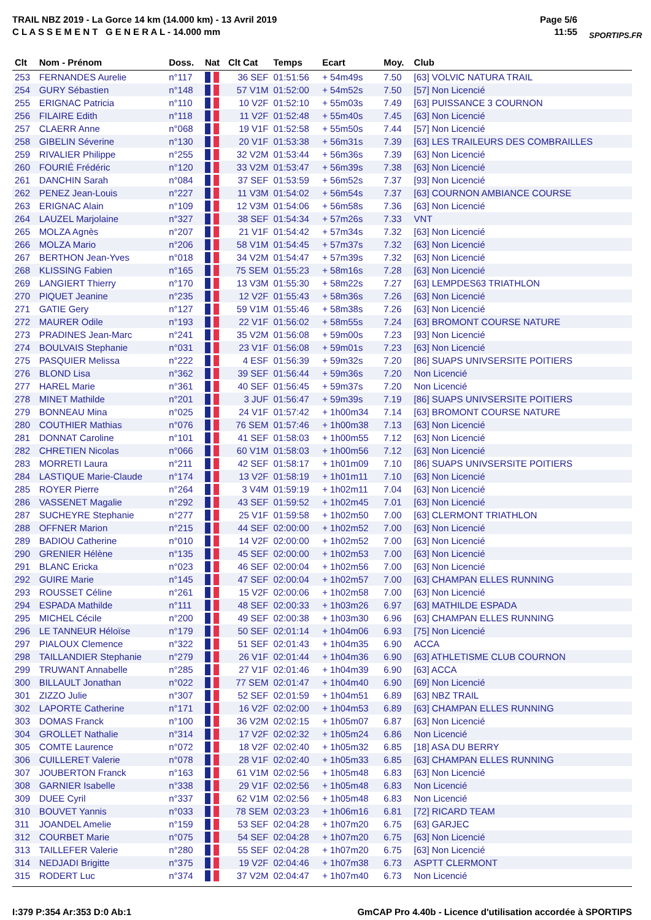TRAIL NBZ 2019 - La Gorce 14 km (14.000 km) - 13 Avril 2019
C L A S S E M E N T G E N E R A L - 14.000 mm
Page 5/6
11:55
SPORTIPS.FR
| Clt | Nom - Prénom | Doss. | Nat | Clt Cat | Temps | Ecart | Moy. | Club |
| --- | --- | --- | --- | --- | --- | --- | --- | --- |
| 253 | FERNANDES Aurelie | n°117 | | 36 SEF | 01:51:56 | + 54m49s | 7.50 | [63] VOLVIC NATURA TRAIL |
| 254 | GURY Sébastien | n°148 | | 57 V1M | 01:52:00 | + 54m52s | 7.50 | [57] Non Licencié |
| 255 | ERIGNAC Patricia | n°110 | | 10 V2F | 01:52:10 | + 55m03s | 7.49 | [63] PUISSANCE 3 COURNON |
| 256 | FILAIRE Edith | n°118 | | 11 V2F | 01:52:48 | + 55m40s | 7.45 | [63] Non Licencié |
| 257 | CLAERR Anne | n°068 | | 19 V1F | 01:52:58 | + 55m50s | 7.44 | [57] Non Licencié |
| 258 | GIBELIN Séverine | n°130 | | 20 V1F | 01:53:38 | + 56m31s | 7.39 | [63] LES TRAILEURS DES COMBRAILLES |
| 259 | RIVALIER Philippe | n°255 | | 32 V2M | 01:53:44 | + 56m36s | 7.39 | [63] Non Licencié |
| 260 | FOURIÉ Frédéric | n°120 | | 33 V2M | 01:53:47 | + 56m39s | 7.38 | [63] Non Licencié |
| 261 | DANCHIN Sarah | n°084 | | 37 SEF | 01:53:59 | + 56m52s | 7.37 | [93] Non Licencié |
| 262 | PENEZ Jean-Louis | n°227 | | 11 V3M | 01:54:02 | + 56m54s | 7.37 | [63] COURNON AMBIANCE COURSE |
| 263 | ERIGNAC Alain | n°109 | | 12 V3M | 01:54:06 | + 56m58s | 7.36 | [63] Non Licencié |
| 264 | LAUZEL Marjolaine | n°327 | | 38 SEF | 01:54:34 | + 57m26s | 7.33 | VNT |
| 265 | MOLZA Agnès | n°207 | | 21 V1F | 01:54:42 | + 57m34s | 7.32 | [63] Non Licencié |
| 266 | MOLZA Mario | n°206 | | 58 V1M | 01:54:45 | + 57m37s | 7.32 | [63] Non Licencié |
| 267 | BERTHON Jean-Yves | n°018 | | 34 V2M | 01:54:47 | + 57m39s | 7.32 | [63] Non Licencié |
| 268 | KLISSING Fabien | n°165 | | 75 SEM | 01:55:23 | + 58m16s | 7.28 | [63] Non Licencié |
| 269 | LANGIERT Thierry | n°170 | | 13 V3M | 01:55:30 | + 58m22s | 7.27 | [63] LEMPDES63 TRIATHLON |
| 270 | PIQUET Jeanine | n°235 | | 12 V2F | 01:55:43 | + 58m36s | 7.26 | [63] Non Licencié |
| 271 | GATIE Gery | n°127 | | 59 V1M | 01:55:46 | + 58m38s | 7.26 | [63] Non Licencié |
| 272 | MAURER Odile | n°193 | | 22 V1F | 01:56:02 | + 58m55s | 7.24 | [63] BROMONT COURSE NATURE |
| 273 | PRADINES Jean-Marc | n°241 | | 35 V2M | 01:56:08 | + 59m00s | 7.23 | [93] Non Licencié |
| 274 | BOULVAIS Stephanie | n°031 | | 23 V1F | 01:56:08 | + 59m01s | 7.23 | [63] Non Licencié |
| 275 | PASQUIER Melissa | n°222 | | 4 ESF | 01:56:39 | + 59m32s | 7.20 | [86] SUAPS UNIVSERSITE POITIERS |
| 276 | BLOND Lisa | n°362 | | 39 SEF | 01:56:44 | + 59m36s | 7.20 | Non Licencié |
| 277 | HAREL Marie | n°361 | | 40 SEF | 01:56:45 | + 59m37s | 7.20 | Non Licencié |
| 278 | MINET Mathilde | n°201 | | 3 JUF | 01:56:47 | + 59m39s | 7.19 | [86] SUAPS UNIVSERSITE POITIERS |
| 279 | BONNEAU Mina | n°025 | | 24 V1F | 01:57:42 | + 1h00m34 | 7.14 | [63] BROMONT COURSE NATURE |
| 280 | COUTHIER Mathias | n°076 | | 76 SEM | 01:57:46 | + 1h00m38 | 7.13 | [63] Non Licencié |
| 281 | DONNAT Caroline | n°101 | | 41 SEF | 01:58:03 | + 1h00m55 | 7.12 | [63] Non Licencié |
| 282 | CHRETIEN Nicolas | n°066 | | 60 V1M | 01:58:03 | + 1h00m56 | 7.12 | [63] Non Licencié |
| 283 | MORRETI Laura | n°211 | | 42 SEF | 01:58:17 | + 1h01m09 | 7.10 | [86] SUAPS UNIVSERSITE POITIERS |
| 284 | LASTIQUE Marie-Claude | n°174 | | 13 V2F | 01:58:19 | + 1h01m11 | 7.10 | [63] Non Licencié |
| 285 | ROYER Pierre | n°264 | | 3 V4M | 01:59:19 | + 1h02m11 | 7.04 | [63] Non Licencié |
| 286 | VASSENET Magalie | n°292 | | 43 SEF | 01:59:52 | + 1h02m45 | 7.01 | [63] Non Licencié |
| 287 | SUCHEYRE Stephanie | n°277 | | 25 V1F | 01:59:58 | + 1h02m50 | 7.00 | [63] CLERMONT TRIATHLON |
| 288 | OFFNER Marion | n°215 | | 44 SEF | 02:00:00 | + 1h02m52 | 7.00 | [63] Non Licencié |
| 289 | BADIOU Catherine | n°010 | | 14 V2F | 02:00:00 | + 1h02m52 | 7.00 | [63] Non Licencié |
| 290 | GRENIER Hélène | n°135 | | 45 SEF | 02:00:00 | + 1h02m53 | 7.00 | [63] Non Licencié |
| 291 | BLANC Ericka | n°023 | | 46 SEF | 02:00:04 | + 1h02m56 | 7.00 | [63] Non Licencié |
| 292 | GUIRE Marie | n°145 | | 47 SEF | 02:00:04 | + 1h02m57 | 7.00 | [63] CHAMPAN ELLES RUNNING |
| 293 | ROUSSET Céline | n°261 | | 15 V2F | 02:00:06 | + 1h02m58 | 7.00 | [63] Non Licencié |
| 294 | ESPADA Mathilde | n°111 | | 48 SEF | 02:00:33 | + 1h03m26 | 6.97 | [63] MATHILDE ESPADA |
| 295 | MICHEL Cécile | n°200 | | 49 SEF | 02:00:38 | + 1h03m30 | 6.96 | [63] CHAMPAN ELLES RUNNING |
| 296 | LE TANNEUR Héloïse | n°179 | | 50 SEF | 02:01:14 | + 1h04m06 | 6.93 | [75] Non Licencié |
| 297 | PIALOUX Clemence | n°322 | | 51 SEF | 02:01:43 | + 1h04m35 | 6.90 | ACCA |
| 298 | TAILLANDIER Stephanie | n°279 | | 26 V1F | 02:01:44 | + 1h04m36 | 6.90 | [63] ATHLETISME CLUB COURNON |
| 299 | TRUWANT Annabelle | n°285 | | 27 V1F | 02:01:46 | + 1h04m39 | 6.90 | [63] ACCA |
| 300 | BILLAULT Jonathan | n°022 | | 77 SEM | 02:01:47 | + 1h04m40 | 6.90 | [69] Non Licencié |
| 301 | ZIZZO Julie | n°307 | | 52 SEF | 02:01:59 | + 1h04m51 | 6.89 | [63] NBZ TRAIL |
| 302 | LAPORTE Catherine | n°171 | | 16 V2F | 02:02:00 | + 1h04m53 | 6.89 | [63] CHAMPAN ELLES RUNNING |
| 303 | DOMAS Franck | n°100 | | 36 V2M | 02:02:15 | + 1h05m07 | 6.87 | [63] Non Licencié |
| 304 | GROLLET Nathalie | n°314 | | 17 V2F | 02:02:32 | + 1h05m24 | 6.86 | Non Licencié |
| 305 | COMTE Laurence | n°072 | | 18 V2F | 02:02:40 | + 1h05m32 | 6.85 | [18] ASA DU BERRY |
| 306 | CUILLERET Valerie | n°078 | | 28 V1F | 02:02:40 | + 1h05m33 | 6.85 | [63] CHAMPAN ELLES RUNNING |
| 307 | JOUBERTON Franck | n°163 | | 61 V1M | 02:02:56 | + 1h05m48 | 6.83 | [63] Non Licencié |
| 308 | GARNIER Isabelle | n°338 | | 29 V1F | 02:02:56 | + 1h05m48 | 6.83 | Non Licencié |
| 309 | DUEE Cyril | n°337 | | 62 V1M | 02:02:56 | + 1h05m48 | 6.83 | Non Licencié |
| 310 | BOUVET Yannis | n°033 | | 78 SEM | 02:03:23 | + 1h06m16 | 6.81 | [72] RICARD TEAM |
| 311 | JOANDEL Amelie | n°159 | | 53 SEF | 02:04:28 | + 1h07m20 | 6.75 | [63] GARJEC |
| 312 | COURBET Marie | n°075 | | 54 SEF | 02:04:28 | + 1h07m20 | 6.75 | [63] Non Licencié |
| 313 | TAILLEFER Valerie | n°280 | | 55 SEF | 02:04:28 | + 1h07m20 | 6.75 | [63] Non Licencié |
| 314 | NEDJADI Brigitte | n°375 | | 19 V2F | 02:04:46 | + 1h07m38 | 6.73 | ASPTT CLERMONT |
| 315 | RODERT Luc | n°374 | | 37 V2M | 02:04:47 | + 1h07m40 | 6.73 | Non Licencié |
I:379 P:354 Ar:353 D:0 Ab:1 GmCAP Pro 4.40b - Licence d'utilisation accordée à SPORTIPS